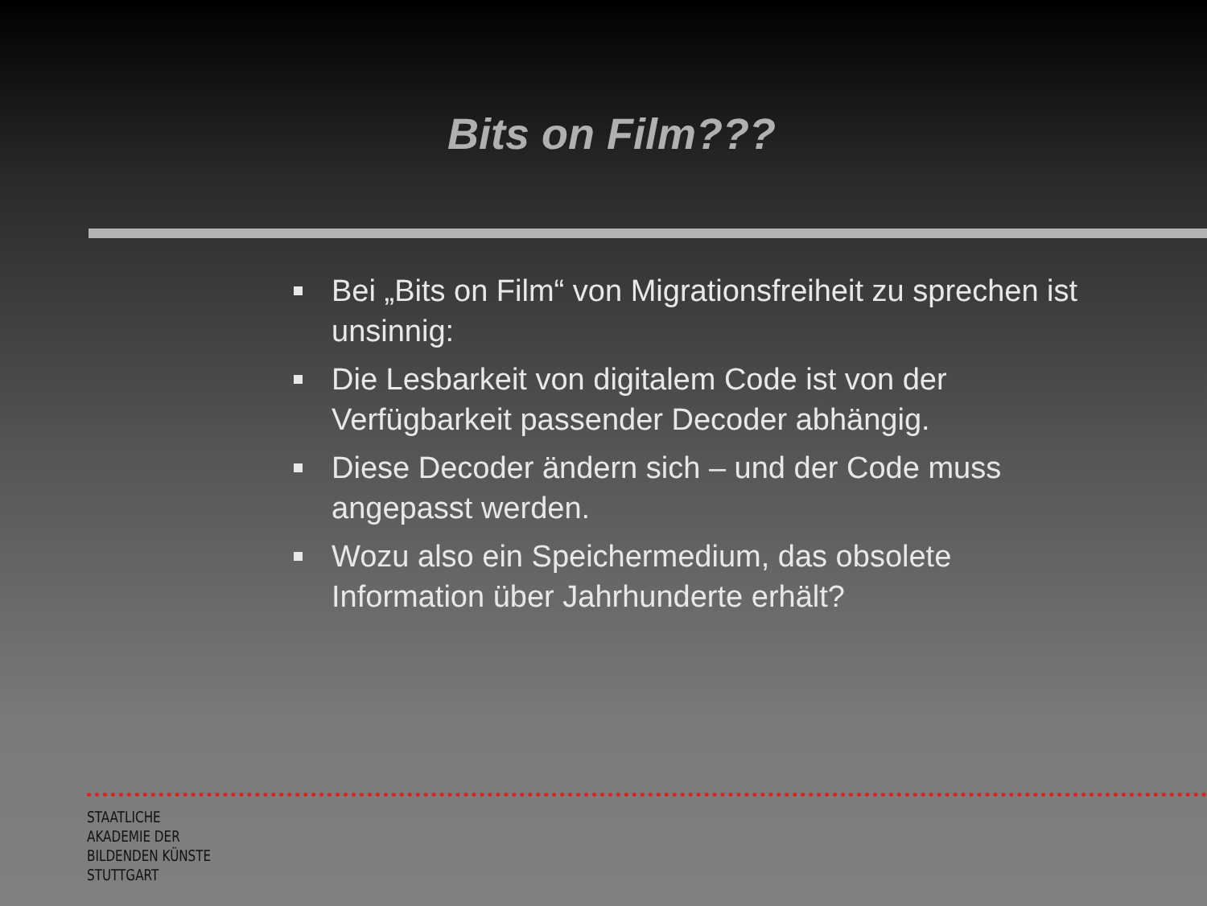Bits on Film???
Bei „Bits on Film“ von Migrationsfreiheit zu sprechen ist unsinnig:
Die Lesbarkeit von digitalem Code ist von der Verfügbarkeit passender Decoder abhängig.
Diese Decoder ändern sich – und der Code muss angepasst werden.
Wozu also ein Speichermedium, das obsolete Information über Jahrhunderte erhält?
STAATLICHE
AKADEMIE DER
BILDENDEN KÜNSTE
STUTTGART